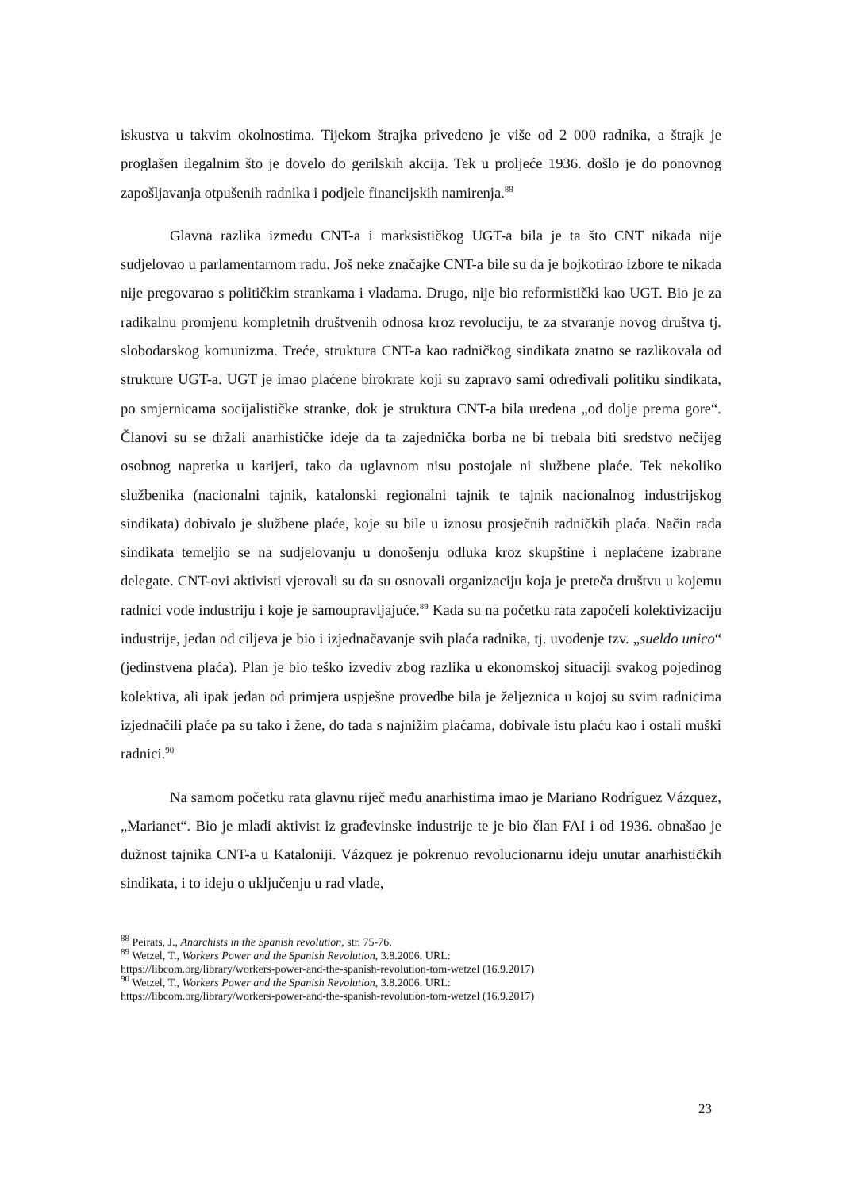iskustva u takvim okolnostima. Tijekom štrajka privedeno je više od 2 000 radnika, a štrajk je proglašen ilegalnim što je dovelo do gerilskih akcija. Tek u proljeće 1936. došlo je do ponovnog zapošljavanja otpušenih radnika i podjele financijskih namirenja.<sup>88</sup>
Glavna razlika između CNT-a i marksističkog UGT-a bila je ta što CNT nikada nije sudjelovao u parlamentarnom radu. Još neke značajke CNT-a bile su da je bojkotirao izbore te nikada nije pregovarao s političkim strankama i vladama. Drugo, nije bio reformistički kao UGT. Bio je za radikalnu promjenu kompletnih društvenih odnosa kroz revoluciju, te za stvaranje novog društva tj. slobodarskog komunizma. Treće, struktura CNT-a kao radničkog sindikata znatno se razlikovala od strukture UGT-a. UGT je imao plaćene birokrate koji su zapravo sami određivali politiku sindikata, po smjernicama socijalističke stranke, dok je struktura CNT-a bila uređena „od dolje prema gore“. Članovi su se držali anarhističke ideje da ta zajednička borba ne bi trebala biti sredstvo nečijeg osobnog napretka u karijeri, tako da uglavnom nisu postojale ni službene plaće. Tek nekoliko službenika (nacionalni tajnik, katalonski regionalni tajnik te tajnik nacionalnog industrijskog sindikata) dobivalo je službene plaće, koje su bile u iznosu prosječnih radničkih plaća. Način rada sindikata temeljio se na sudjelovanju u donošenju odluka kroz skupštine i neplaćene izabrane delegate. CNT-ovi aktivisti vjerovali su da su osnovali organizaciju koja je preteča društvu u kojemu radnici vode industriju i koje je samoupravljajuće.<sup>89</sup> Kada su na početku rata započeli kolektivizaciju industrije, jedan od ciljeva je bio i izjednačavanje svih plaća radnika, tj. uvođenje tzv. „sueldo unico“ (jedinstvena plaća). Plan je bio teško izvediv zbog razlika u ekonomskoj situaciji svakog pojedinog kolektiva, ali ipak jedan od primjera uspješne provedbe bila je željeznica u kojoj su svim radnicima izjednačili plaće pa su tako i žene, do tada s najnižim plaćama, dobivale istu plaću kao i ostali muški radnici.<sup>90</sup>
Na samom početku rata glavnu riječ među anarhistima imao je Mariano Rodríguez Vázquez, „Marianet“. Bio je mladi aktivist iz građevinske industrije te je bio član FAI i od 1936. obnašao je dužnost tajnika CNT-a u Kataloniji. Vázquez je pokrenuo revolucionarnu ideju unutar anarhističkih sindikata, i to ideju o uključenju u rad vlade,
<sup>88</sup> Peirats, J., Anarchists in the Spanish revolution, str. 75-76.
<sup>89</sup> Wetzel, T., Workers Power and the Spanish Revolution, 3.8.2006. URL:
https://libcom.org/library/workers-power-and-the-spanish-revolution-tom-wetzel (16.9.2017)
<sup>90</sup> Wetzel, T., Workers Power and the Spanish Revolution, 3.8.2006. URL:
https://libcom.org/library/workers-power-and-the-spanish-revolution-tom-wetzel (16.9.2017)
23